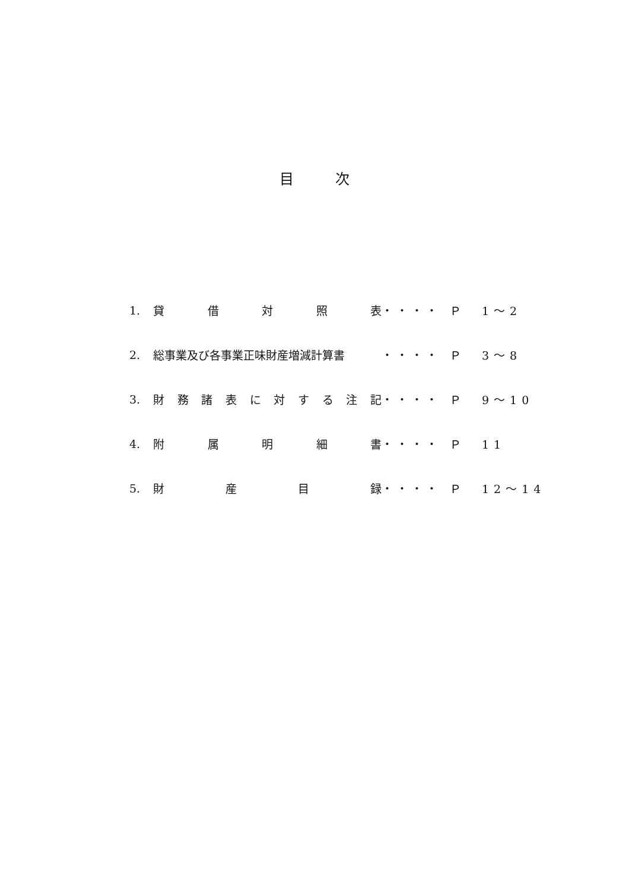目次
1. 貸 借 対 照 表 ・・・・ Ｐ　1～2
2. 総事業及び各事業正味財産増減計算書 ・・・・ Ｐ　3～8
3. 財 務 諸 表 に 対 す る 注 記 ・・・・ Ｐ　9～10
4. 附 属 明 細 書 ・・・・ Ｐ　11
5. 財 産 目 録 ・・・・ Ｐ　12～14